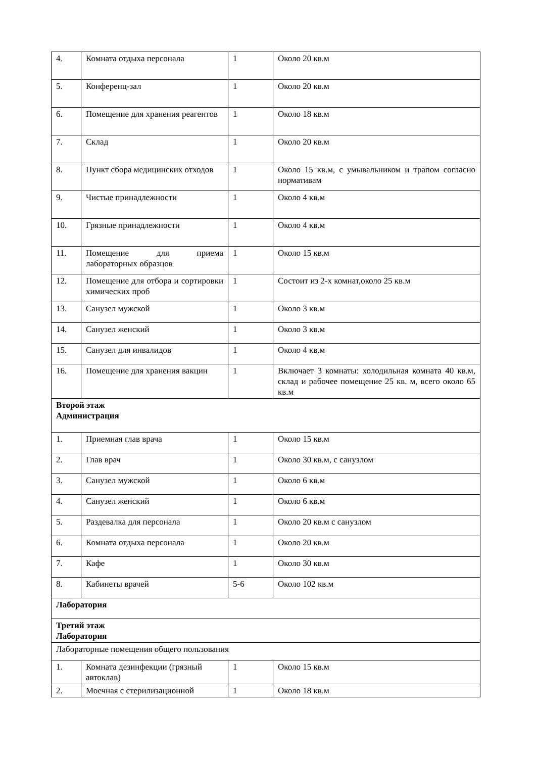| 4. | Комната отдыха персонала | 1 | Около 20 кв.м |
| 5. | Конференц-зал | 1 | Около 20 кв.м |
| 6. | Помещение для хранения реагентов | 1 | Около 18 кв.м |
| 7. | Склад | 1 | Около 20 кв.м |
| 8. | Пункт сбора медицинских отходов | 1 | Около 15 кв.м, с умывальником и трапом согласно нормативам |
| 9. | Чистые принадлежности | 1 | Около 4 кв.м |
| 10. | Грязные принадлежности | 1 | Около 4 кв.м |
| 11. | Помещение для приема лабораторных образцов | 1 | Около 15 кв.м |
| 12. | Помещение для отбора и сортировки химических проб | 1 | Состоит из 2-х комнат,около 25 кв.м |
| 13. | Санузел мужской | 1 | Около 3 кв.м |
| 14. | Санузел женский | 1 | Около 3 кв.м |
| 15. | Санузел для инвалидов | 1 | Около 4 кв.м |
| 16. | Помещение для хранения вакцин | 1 | Включает 3 комнаты: холодильная комната 40 кв.м, склад и рабочее помещение 25 кв. м, всего около 65 кв.м |
| Второй этаж Администрация | | | |
| 1. | Приемная глав врача | 1 | Около 15 кв.м |
| 2. | Глав врач | 1 | Около 30 кв.м, с санузлом |
| 3. | Санузел мужской | 1 | Около 6 кв.м |
| 4. | Санузел женский | 1 | Около 6 кв.м |
| 5. | Раздевалка для персонала | 1 | Около 20 кв.м с санузлом |
| 6. | Комната отдыха персонала | 1 | Около 20 кв.м |
| 7. | Кафе | 1 | Около 30 кв.м |
| 8. | Кабинеты врачей | 5-6 | Около 102 кв.м |
| Лаборатория | | | |
| Третий этаж Лаборатория | | | |
| Лабораторные помещения общего пользования | | | |
| 1. | Комната дезинфекции (грязный автоклав) | 1 | Около 15 кв.м |
| 2. | Моечная с стерилизационной | 1 | Около 18 кв.м |